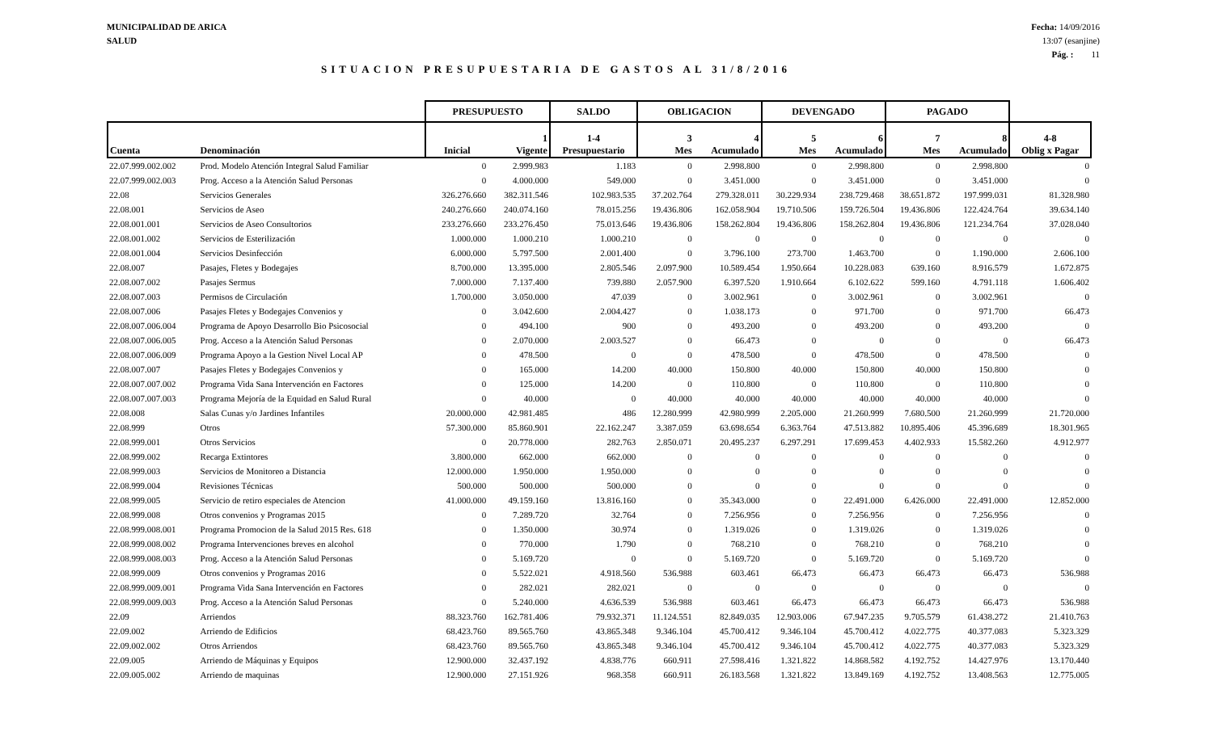MUNICIPALIDAD DE ARICA
SALUD
Fecha: 14/09/2016
13:07 (esanjine)
Pág. : 11
SITUACION PRESUPUESTARIA DE GASTOS AL 31/8/2016
| | | PRESUPUESTO | | SALDO | OBLIGACION | | DEVENGADO | | PAGADO | | |
| --- | --- | --- | --- | --- | --- | --- | --- | --- | --- | --- | --- |
| Cuenta | Denominación | Inicial | 1 Vigente | 1-4 Presupuestario | 3 Mes | 4 Acumulado | 5 Mes | 6 Acumulado | 7 Mes | 8 Acumulado | 4-8 Oblig x Pagar |
| 22.07.999.002.002 | Prod. Modelo Atención Integral Salud Familiar | 0 | 2.999.983 | 1.183 | 0 | 2.998.800 | 0 | 2.998.800 | 0 | 2.998.800 | 0 |
| 22.07.999.002.003 | Prog. Acceso a la Atención Salud Personas | 0 | 4.000.000 | 549.000 | 0 | 3.451.000 | 0 | 3.451.000 | 0 | 3.451.000 | 0 |
| 22.08 | Servicios Generales | 326.276.660 | 382.311.546 | 102.983.535 | 37.202.764 | 279.328.011 | 30.229.934 | 238.729.468 | 38.651.872 | 197.999.031 | 81.328.980 |
| 22.08.001 | Servicios de Aseo | 240.276.660 | 240.074.160 | 78.015.256 | 19.436.806 | 162.058.904 | 19.710.506 | 159.726.504 | 19.436.806 | 122.424.764 | 39.634.140 |
| 22.08.001.001 | Servicios de Aseo Consultorios | 233.276.660 | 233.276.450 | 75.013.646 | 19.436.806 | 158.262.804 | 19.436.806 | 158.262.804 | 19.436.806 | 121.234.764 | 37.028.040 |
| 22.08.001.002 | Servicios de Esterilización | 1.000.000 | 1.000.210 | 1.000.210 | 0 | 0 | 0 | 0 | 0 | 0 | 0 |
| 22.08.001.004 | Servicios Desinfección | 6.000.000 | 5.797.500 | 2.001.400 | 0 | 3.796.100 | 273.700 | 1.463.700 | 0 | 1.190.000 | 2.606.100 |
| 22.08.007 | Pasajes, Fletes y Bodegajes | 8.700.000 | 13.395.000 | 2.805.546 | 2.097.900 | 10.589.454 | 1.950.664 | 10.228.083 | 639.160 | 8.916.579 | 1.672.875 |
| 22.08.007.002 | Pasajes Sermus | 7.000.000 | 7.137.400 | 739.880 | 2.057.900 | 6.397.520 | 1.910.664 | 6.102.622 | 599.160 | 4.791.118 | 1.606.402 |
| 22.08.007.003 | Permisos de Circulación | 1.700.000 | 3.050.000 | 47.039 | 0 | 3.002.961 | 0 | 3.002.961 | 0 | 3.002.961 | 0 |
| 22.08.007.006 | Pasajes Fletes y Bodegajes Convenios y | 0 | 3.042.600 | 2.004.427 | 0 | 1.038.173 | 0 | 971.700 | 0 | 971.700 | 66.473 |
| 22.08.007.006.004 | Programa de Apoyo Desarrollo Bio Psicosocial | 0 | 494.100 | 900 | 0 | 493.200 | 0 | 493.200 | 0 | 493.200 | 0 |
| 22.08.007.006.005 | Prog. Acceso a la Atención Salud Personas | 0 | 2.070.000 | 2.003.527 | 0 | 66.473 | 0 | 0 | 0 | 0 | 66.473 |
| 22.08.007.006.009 | Programa Apoyo a la Gestion Nivel Local AP | 0 | 478.500 | 0 | 0 | 478.500 | 0 | 478.500 | 0 | 478.500 | 0 |
| 22.08.007.007 | Pasajes Fletes y Bodegajes Convenios y | 0 | 165.000 | 14.200 | 40.000 | 150.800 | 40.000 | 150.800 | 40.000 | 150.800 | 0 |
| 22.08.007.007.002 | Programa Vida Sana Intervención en Factores | 0 | 125.000 | 14.200 | 0 | 110.800 | 0 | 110.800 | 0 | 110.800 | 0 |
| 22.08.007.007.003 | Programa Mejoría de la Equidad en Salud Rural | 0 | 40.000 | 0 | 40.000 | 40.000 | 40.000 | 40.000 | 40.000 | 40.000 | 0 |
| 22.08.008 | Salas Cunas y/o Jardines Infantiles | 20.000.000 | 42.981.485 | 486 | 12.280.999 | 42.980.999 | 2.205.000 | 21.260.999 | 7.680.500 | 21.260.999 | 21.720.000 |
| 22.08.999 | Otros | 57.300.000 | 85.860.901 | 22.162.247 | 3.387.059 | 63.698.654 | 6.363.764 | 47.513.882 | 10.895.406 | 45.396.689 | 18.301.965 |
| 22.08.999.001 | Otros Servicios | 0 | 20.778.000 | 282.763 | 2.850.071 | 20.495.237 | 6.297.291 | 17.699.453 | 4.402.933 | 15.582.260 | 4.912.977 |
| 22.08.999.002 | Recarga Extintores | 3.800.000 | 662.000 | 662.000 | 0 | 0 | 0 | 0 | 0 | 0 | 0 |
| 22.08.999.003 | Servicios de Monitoreo a Distancia | 12.000.000 | 1.950.000 | 1.950.000 | 0 | 0 | 0 | 0 | 0 | 0 | 0 |
| 22.08.999.004 | Revisiones Técnicas | 500.000 | 500.000 | 500.000 | 0 | 0 | 0 | 0 | 0 | 0 | 0 |
| 22.08.999.005 | Servicio de retiro especiales de Atencion | 41.000.000 | 49.159.160 | 13.816.160 | 0 | 35.343.000 | 0 | 22.491.000 | 6.426.000 | 22.491.000 | 12.852.000 |
| 22.08.999.008 | Otros convenios y Programas 2015 | 0 | 7.289.720 | 32.764 | 0 | 7.256.956 | 0 | 7.256.956 | 0 | 7.256.956 | 0 |
| 22.08.999.008.001 | Programa Promocion de la Salud 2015 Res. 618 | 0 | 1.350.000 | 30.974 | 0 | 1.319.026 | 0 | 1.319.026 | 0 | 1.319.026 | 0 |
| 22.08.999.008.002 | Programa Intervenciones breves en alcohol | 0 | 770.000 | 1.790 | 0 | 768.210 | 0 | 768.210 | 0 | 768.210 | 0 |
| 22.08.999.008.003 | Prog. Acceso a la Atención Salud Personas | 0 | 5.169.720 | 0 | 0 | 5.169.720 | 0 | 5.169.720 | 0 | 5.169.720 | 0 |
| 22.08.999.009 | Otros convenios y Programas 2016 | 0 | 5.522.021 | 4.918.560 | 536.988 | 603.461 | 66.473 | 66.473 | 66.473 | 66.473 | 536.988 |
| 22.08.999.009.001 | Programa Vida Sana Intervención en Factores | 0 | 282.021 | 282.021 | 0 | 0 | 0 | 0 | 0 | 0 | 0 |
| 22.08.999.009.003 | Prog. Acceso a la Atención Salud Personas | 0 | 5.240.000 | 4.636.539 | 536.988 | 603.461 | 66.473 | 66.473 | 66.473 | 66.473 | 536.988 |
| 22.09 | Arriendos | 88.323.760 | 162.781.406 | 79.932.371 | 11.124.551 | 82.849.035 | 12.903.006 | 67.947.235 | 9.705.579 | 61.438.272 | 21.410.763 |
| 22.09.002 | Arriendo de Edificios | 68.423.760 | 89.565.760 | 43.865.348 | 9.346.104 | 45.700.412 | 9.346.104 | 45.700.412 | 4.022.775 | 40.377.083 | 5.323.329 |
| 22.09.002.002 | Otros Arriendos | 68.423.760 | 89.565.760 | 43.865.348 | 9.346.104 | 45.700.412 | 9.346.104 | 45.700.412 | 4.022.775 | 40.377.083 | 5.323.329 |
| 22.09.005 | Arriendo de Máquinas y Equipos | 12.900.000 | 32.437.192 | 4.838.776 | 660.911 | 27.598.416 | 1.321.822 | 14.868.582 | 4.192.752 | 14.427.976 | 13.170.440 |
| 22.09.005.002 | Arriendo de maquinas | 12.900.000 | 27.151.926 | 968.358 | 660.911 | 26.183.568 | 1.321.822 | 13.849.169 | 4.192.752 | 13.408.563 | 12.775.005 |